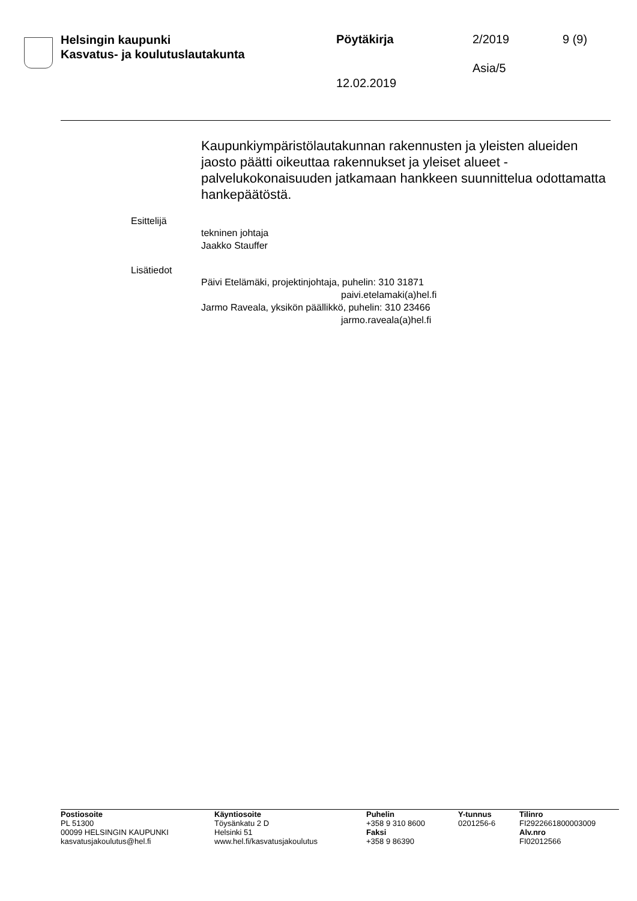Helsingin kaupunki
Kasvatus- ja koulutuslautakunta
Pöytäkirja 2/2019 9 (9)
Asia/5
12.02.2019
Kaupunkiympäristölautakunnan rakennusten ja yleisten alueiden jaosto päätti oikeuttaa rakennukset ja yleiset alueet -palvelukokonaisuuden jatkamaan hankkeen suunnittelua odottamatta hankepäätöstä.
Esittelijä
tekninen johtaja
Jaakko Stauffer
Lisätiedot
Päivi Etelämäki, projektinjohtaja, puhelin: 310 31871
paivi.etelamaki(a)hel.fi
Jarmo Raveala, yksikön päällikkö, puhelin: 310 23466
jarmo.raveala(a)hel.fi
Postiosoite
PL 51300
00099 HELSINGIN KAUPUNKI
kasvatusjakoulutus@hel.fi
Käyntiosoite
Töysänkatu 2 D
Helsinki 51
www.hel.fi/kasvatusjakoulutus
Puhelin
+358 9 310 8600
Faksi
+358 9 86390
Y-tunnus
0201256-6
Tilinro
FI2922661800003009
Alv.nro
FI02012566